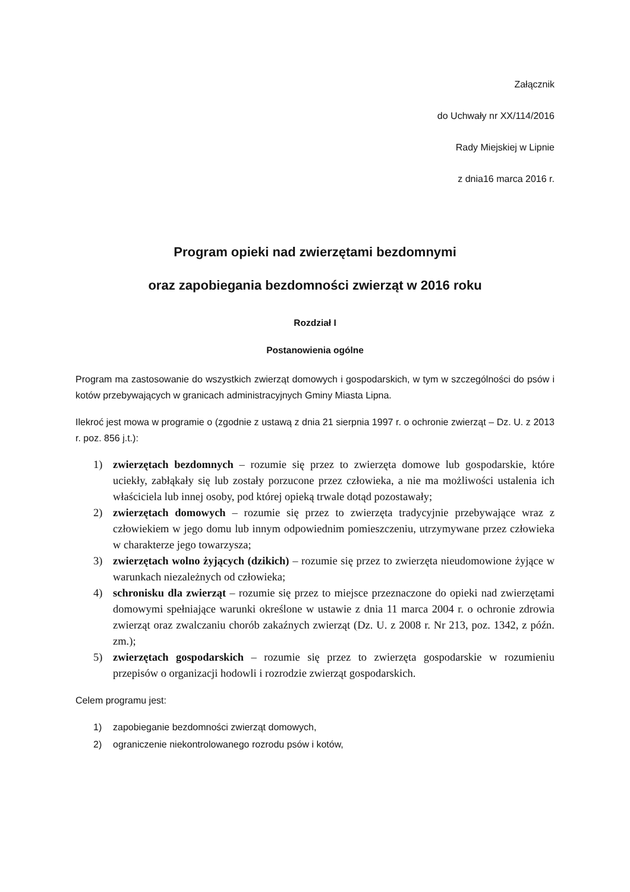Załącznik
do Uchwały nr XX/114/2016
Rady Miejskiej w Lipnie
z dnia16 marca 2016 r.
Program opieki nad zwierzętami bezdomnymi
oraz zapobiegania bezdomności zwierząt w 2016 roku
Rozdział I
Postanowienia ogólne
Program ma zastosowanie do wszystkich zwierząt domowych i gospodarskich, w tym w szczególności do psów i kotów przebywających w granicach administracyjnych Gminy Miasta Lipna.
Ilekroć jest mowa w programie o (zgodnie z ustawą z dnia 21 sierpnia 1997 r. o ochronie zwierząt – Dz. U. z 2013 r. poz. 856 j.t.):
1) zwierzętach bezdomnych – rozumie się przez to zwierzęta domowe lub gospodarskie, które uciekły, zabłąkały się lub zostały porzucone przez człowieka, a nie ma możliwości ustalenia ich właściciela lub innej osoby, pod której opieką trwale dotąd pozostawały;
2) zwierzętach domowych – rozumie się przez to zwierzęta tradycyjnie przebywające wraz z człowiekiem w jego domu lub innym odpowiednim pomieszczeniu, utrzymywane przez człowieka w charakterze jego towarzysza;
3) zwierzętach wolno żyjących (dzikich) – rozumie się przez to zwierzęta nieudomowione żyjące w warunkach niezależnych od człowieka;
4) schronisku dla zwierząt – rozumie się przez to miejsce przeznaczone do opieki nad zwierzętami domowymi spełniające warunki określone w ustawie z dnia 11 marca 2004 r. o ochronie zdrowia zwierząt oraz zwalczaniu chorób zakaźnych zwierząt (Dz. U. z 2008 r. Nr 213, poz. 1342, z późn. zm.);
5) zwierzętach gospodarskich – rozumie się przez to zwierzęta gospodarskie w rozumieniu przepisów o organizacji hodowli i rozrodzie zwierząt gospodarskich.
Celem programu jest:
1) zapobieganie bezdomności zwierząt domowych,
2) ograniczenie niekontrolowanego rozrodu psów i kotów,